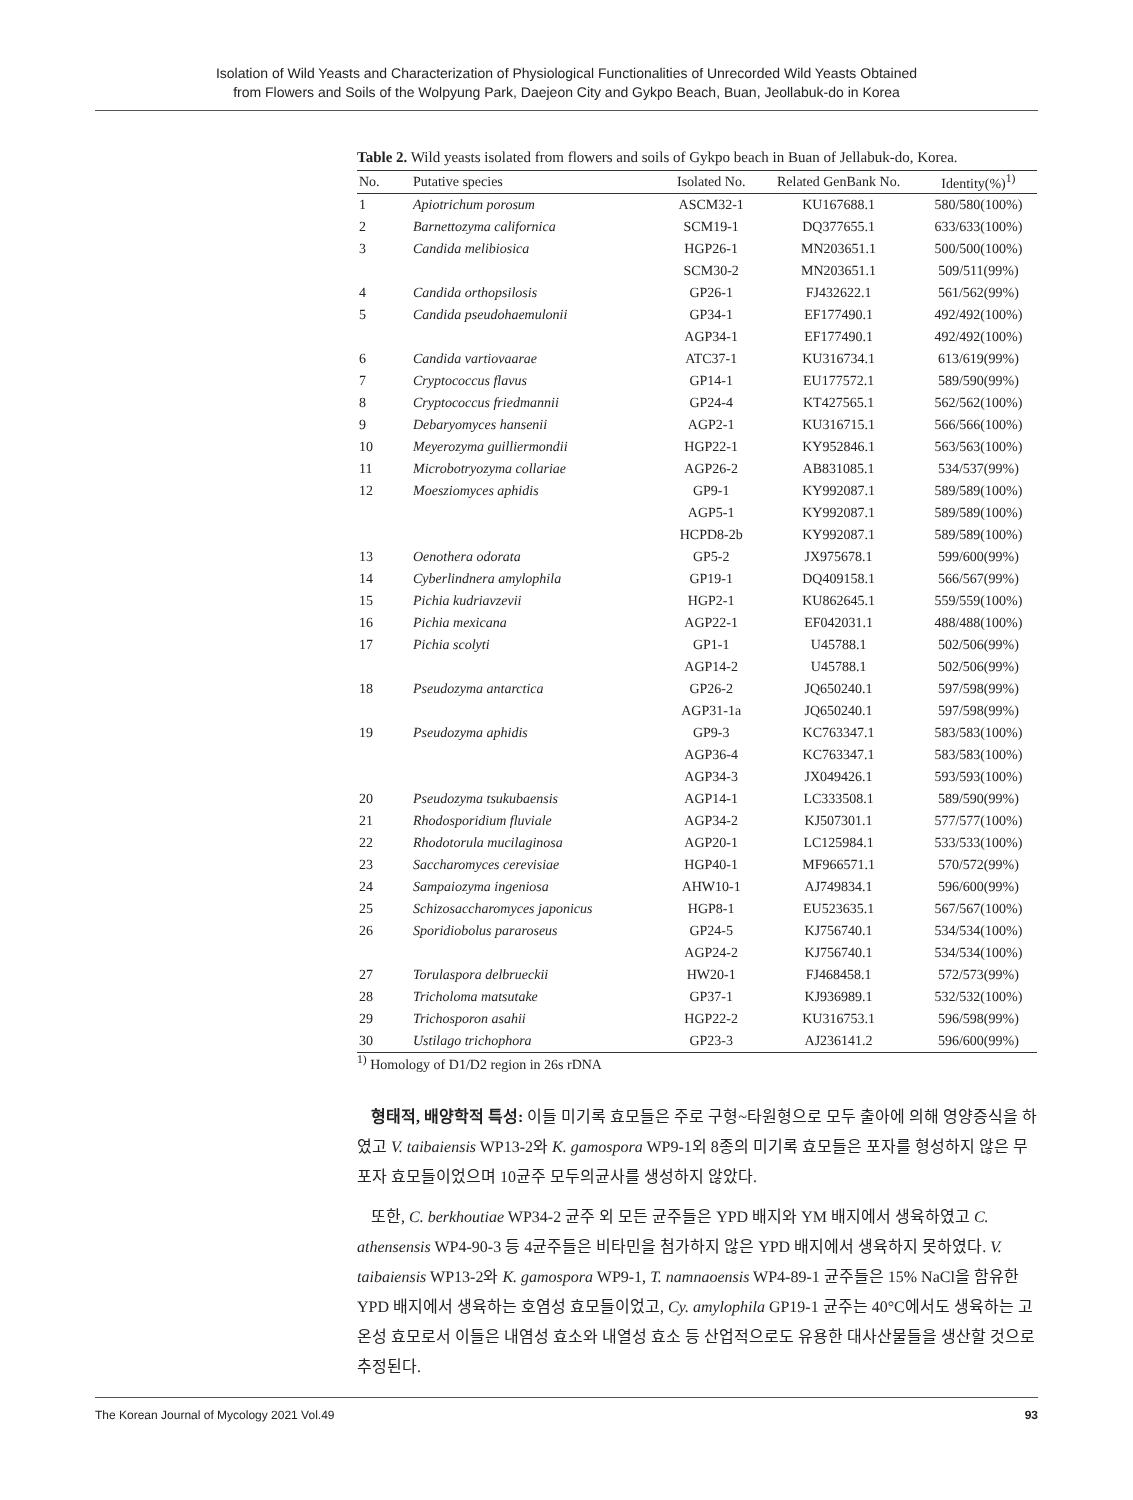Isolation of Wild Yeasts and Characterization of Physiological Functionalities of Unrecorded Wild Yeasts Obtained
from Flowers and Soils of the Wolpyung Park, Daejeon City and Gykpo Beach, Buan, Jeollabuk-do in Korea
Table 2. Wild yeasts isolated from flowers and soils of Gykpo beach in Buan of Jellabuk-do, Korea.
| No. | Putative species | Isolated No. | Related GenBank No. | Identity(%)<sup>1)</sup> |
| --- | --- | --- | --- | --- |
| 1 | Apiotrichum porosum | ASCM32-1 | KU167688.1 | 580/580(100%) |
| 2 | Barnettozyma californica | SCM19-1 | DQ377655.1 | 633/633(100%) |
| 3 | Candida melibiosica | HGP26-1 | MN203651.1 | 500/500(100%) |
| | | SCM30-2 | MN203651.1 | 509/511(99%) |
| 4 | Candida orthopsilosis | GP26-1 | FJ432622.1 | 561/562(99%) |
| 5 | Candida pseudohaemulonii | GP34-1 | EF177490.1 | 492/492(100%) |
| | | AGP34-1 | EF177490.1 | 492/492(100%) |
| 6 | Candida vartiovaarae | ATC37-1 | KU316734.1 | 613/619(99%) |
| 7 | Cryptococcus flavus | GP14-1 | EU177572.1 | 589/590(99%) |
| 8 | Cryptococcus friedmannii | GP24-4 | KT427565.1 | 562/562(100%) |
| 9 | Debaryomyces hansenii | AGP2-1 | KU316715.1 | 566/566(100%) |
| 10 | Meyerozyma guilliermondii | HGP22-1 | KY952846.1 | 563/563(100%) |
| 11 | Microbotryozyma collariae | AGP26-2 | AB831085.1 | 534/537(99%) |
| 12 | Moesziomyces aphidis | GP9-1 | KY992087.1 | 589/589(100%) |
| | | AGP5-1 | KY992087.1 | 589/589(100%) |
| | | HCPD8-2b | KY992087.1 | 589/589(100%) |
| 13 | Oenothera odorata | GP5-2 | JX975678.1 | 599/600(99%) |
| 14 | Cyberlindnera amylophila | GP19-1 | DQ409158.1 | 566/567(99%) |
| 15 | Pichia kudriavzevii | HGP2-1 | KU862645.1 | 559/559(100%) |
| 16 | Pichia mexicana | AGP22-1 | EF042031.1 | 488/488(100%) |
| 17 | Pichia scolyti | GP1-1 | U45788.1 | 502/506(99%) |
| | | AGP14-2 | U45788.1 | 502/506(99%) |
| 18 | Pseudozyma antarctica | GP26-2 | JQ650240.1 | 597/598(99%) |
| | | AGP31-1a | JQ650240.1 | 597/598(99%) |
| 19 | Pseudozyma aphidis | GP9-3 | KC763347.1 | 583/583(100%) |
| | | AGP36-4 | KC763347.1 | 583/583(100%) |
| | | AGP34-3 | JX049426.1 | 593/593(100%) |
| 20 | Pseudozyma tsukubaensis | AGP14-1 | LC333508.1 | 589/590(99%) |
| 21 | Rhodosporidium fluviale | AGP34-2 | KJ507301.1 | 577/577(100%) |
| 22 | Rhodotorula mucilaginosa | AGP20-1 | LC125984.1 | 533/533(100%) |
| 23 | Saccharomyces cerevisiae | HGP40-1 | MF966571.1 | 570/572(99%) |
| 24 | Sampaiozyma ingeniosa | AHW10-1 | AJ749834.1 | 596/600(99%) |
| 25 | Schizosaccharomyces japonicus | HGP8-1 | EU523635.1 | 567/567(100%) |
| 26 | Sporidiobolus pararoseus | GP24-5 | KJ756740.1 | 534/534(100%) |
| | | AGP24-2 | KJ756740.1 | 534/534(100%) |
| 27 | Torulaspora delbrueckii | HW20-1 | FJ468458.1 | 572/573(99%) |
| 28 | Tricholoma matsutake | GP37-1 | KJ936989.1 | 532/532(100%) |
| 29 | Trichosporon asahii | HGP22-2 | KU316753.1 | 596/598(99%) |
| 30 | Ustilago trichophora | GP23-3 | AJ236141.2 | 596/600(99%) |
<sup>1)</sup> Homology of D1/D2 region in 26s rDNA
형태적, 배양학적 특성: 이들 미기록 효모들은 주로 구형~타원형으로 모두 출아에 의해 영양증식을 하였고 V. taibaiensis WP13-2와 K. gamospora WP9-1외 8종의 미기록 효모들은 포자를 형성하지 않은 무포자 효모들이었으며 10균주 모두의균사를 생성하지 않았다.
또한, C. berkhoutiae WP34-2 균주 외 모든 균주들은 YPD 배지와 YM 배지에서 생육하였고 C. athensensis WP4-90-3 등 4균주들은 비타민을 첨가하지 않은 YPD 배지에서 생육하지 못하였다. V. taibaiensis WP13-2와 K. gamospora WP9-1, T. namnaoensis WP4-89-1 균주들은 15% NaCl을 함유한 YPD 배지에서 생육하는 호염성 효모들이었고, Cy. amylophila GP19-1 균주는 40°C에서도 생육하는 고온성 효모로서 이들은 내염성 효소와 내열성 효소 등 산업적으로도 유용한 대사산물들을 생산할 것으로 추정된다.
The Korean Journal of Mycology 2021 Vol.49 93